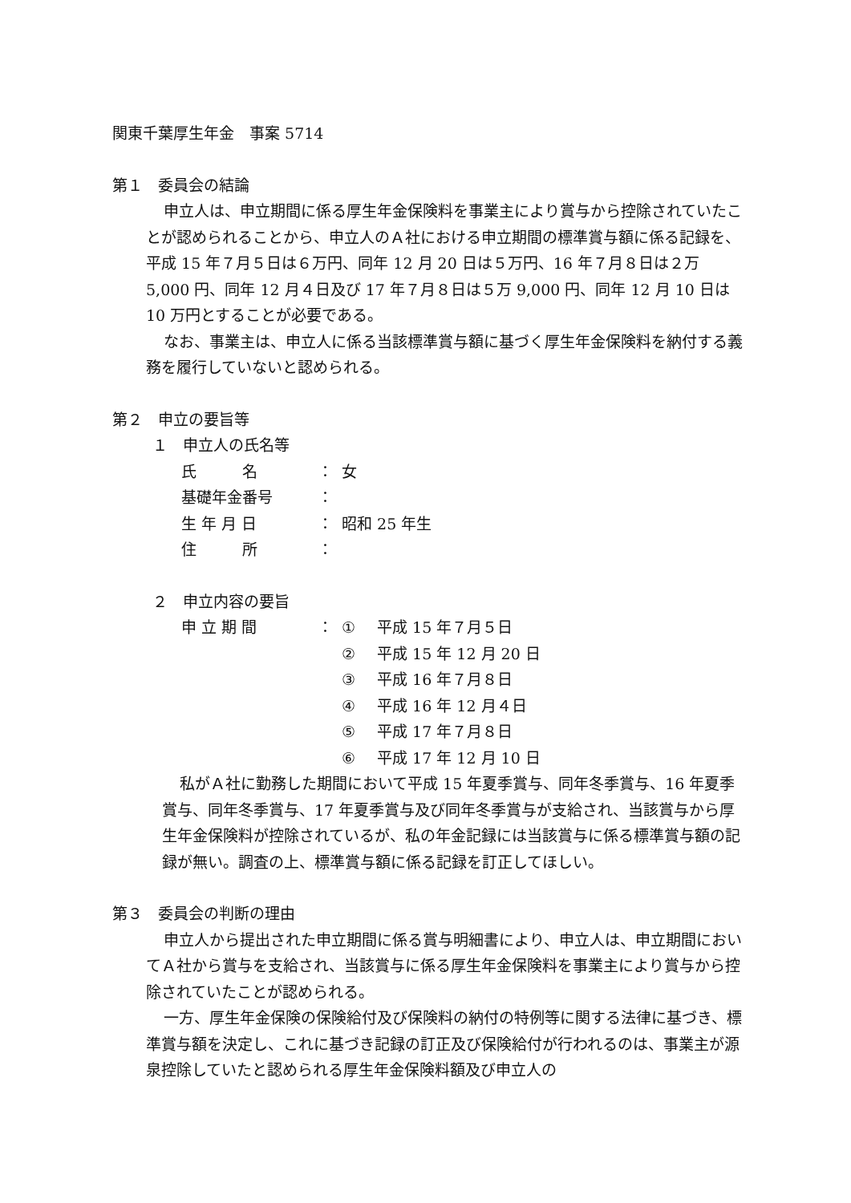関東千葉厚生年金　事案 5714
第１　委員会の結論
申立人は、申立期間に係る厚生年金保険料を事業主により賞与から控除されていたことが認められることから、申立人のＡ社における申立期間の標準賞与額に係る記録を、平成 15 年７月５日は６万円、同年 12 月 20 日は５万円、16 年７月８日は２万 5,000 円、同年 12 月４日及び 17 年７月８日は５万 9,000 円、同年 12 月 10 日は 10 万円とすることが必要である。
なお、事業主は、申立人に係る当該標準賞与額に基づく厚生年金保険料を納付する義務を履行していないと認められる。
第２　申立の要旨等
１　申立人の氏名等
氏　　　名 ： 女
基礎年金番号 ：
生 年 月 日 ： 昭和 25 年生
住　　　所 ：
２　申立内容の要旨
申 立 期 間 ： ① 平成 15 年７月５日
② 平成 15 年 12 月 20 日
③ 平成 16 年７月８日
④ 平成 16 年 12 月４日
⑤ 平成 17 年７月８日
⑥ 平成 17 年 12 月 10 日
私がＡ社に勤務した期間において平成 15 年夏季賞与、同年冬季賞与、16 年夏季賞与、同年冬季賞与、17 年夏季賞与及び同年冬季賞与が支給され、当該賞与から厚生年金保険料が控除されているが、私の年金記録には当該賞与に係る標準賞与額の記録が無い。調査の上、標準賞与額に係る記録を訂正してほしい。
第３　委員会の判断の理由
申立人から提出された申立期間に係る賞与明細書により、申立人は、申立期間においてＡ社から賞与を支給され、当該賞与に係る厚生年金保険料を事業主により賞与から控除されていたことが認められる。
一方、厚生年金保険の保険給付及び保険料の納付の特例等に関する法律に基づき、標準賞与額を決定し、これに基づき記録の訂正及び保険給付が行われるのは、事業主が源泉控除していたと認められる厚生年金保険料額及び申立人の